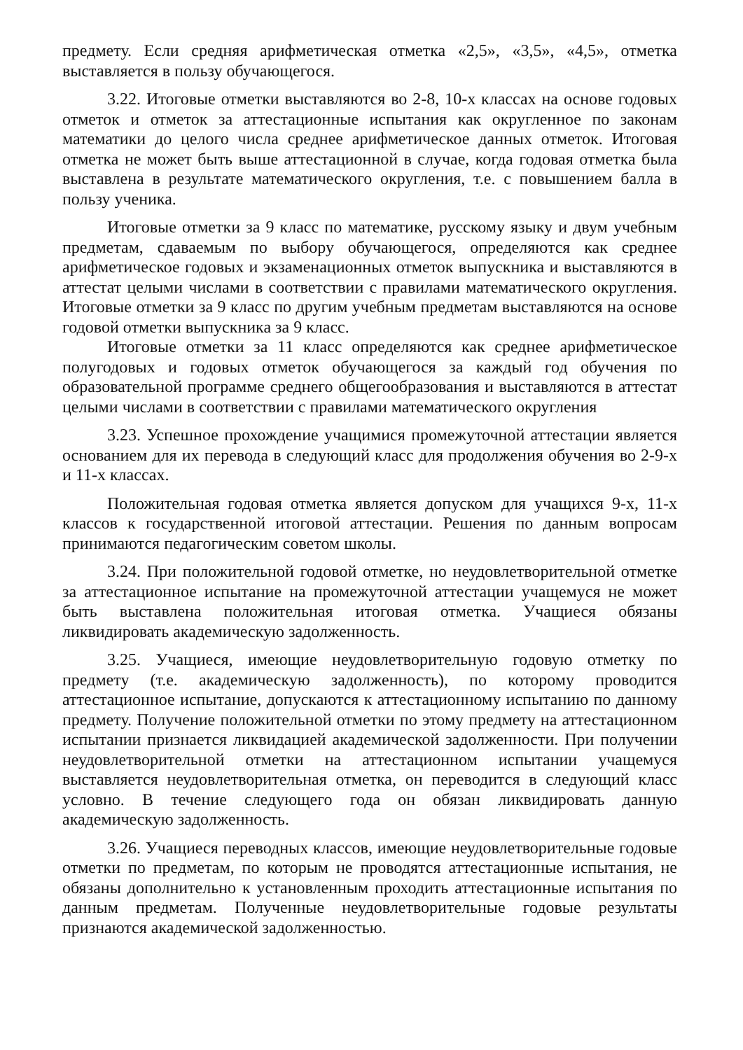предмету. Если средняя арифметическая отметка «2,5», «3,5», «4,5», отметка выставляется в пользу обучающегося.
3.22. Итоговые отметки выставляются во 2-8, 10-х классах на основе годовых отметок и отметок за аттестационные испытания как округленное по законам математики до целого числа среднее арифметическое данных отметок. Итоговая отметка не может быть выше аттестационной в случае, когда годовая отметка была выставлена в результате математического округления, т.е. с повышением балла в пользу ученика.
Итоговые отметки за 9 класс по математике, русскому языку и двум учебным предметам, сдаваемым по выбору обучающегося, определяются как среднее арифметическое годовых и экзаменационных отметок выпускника и выставляются в аттестат целыми числами в соответствии с правилами математического округления. Итоговые отметки за 9 класс по другим учебным предметам выставляются на основе годовой отметки выпускника за 9 класс.
Итоговые отметки за 11 класс определяются как среднее арифметическое полугодовых и годовых отметок обучающегося за каждый год обучения по образовательной программе среднего общегообразования и выставляются в аттестат целыми числами в соответствии с правилами математического округления
3.23. Успешное прохождение учащимися промежуточной аттестации является основанием для их перевода в следующий класс для продолжения обучения во 2-9-х и 11-х классах.
Положительная годовая отметка является допуском для учащихся 9-х, 11-х классов к государственной итоговой аттестации. Решения по данным вопросам принимаются педагогическим советом школы.
3.24. При положительной годовой отметке, но неудовлетворительной отметке за аттестационное испытание на промежуточной аттестации учащемуся не может быть выставлена положительная итоговая отметка. Учащиеся обязаны ликвидировать академическую задолженность.
3.25. Учащиеся, имеющие неудовлетворительную годовую отметку по предмету (т.е. академическую задолженность), по которому проводится аттестационное испытание, допускаются к аттестационному испытанию по данному предмету. Получение положительной отметки по этому предмету на аттестационном испытании признается ликвидацией академической задолженности. При получении неудовлетворительной отметки на аттестационном испытании учащемуся выставляется неудовлетворительная отметка, он переводится в следующий класс условно. В течение следующего года он обязан ликвидировать данную академическую задолженность.
3.26. Учащиеся переводных классов, имеющие неудовлетворительные годовые отметки по предметам, по которым не проводятся аттестационные испытания, не обязаны дополнительно к установленным проходить аттестационные испытания по данным предметам. Полученные неудовлетворительные годовые результаты признаются академической задолженностью.